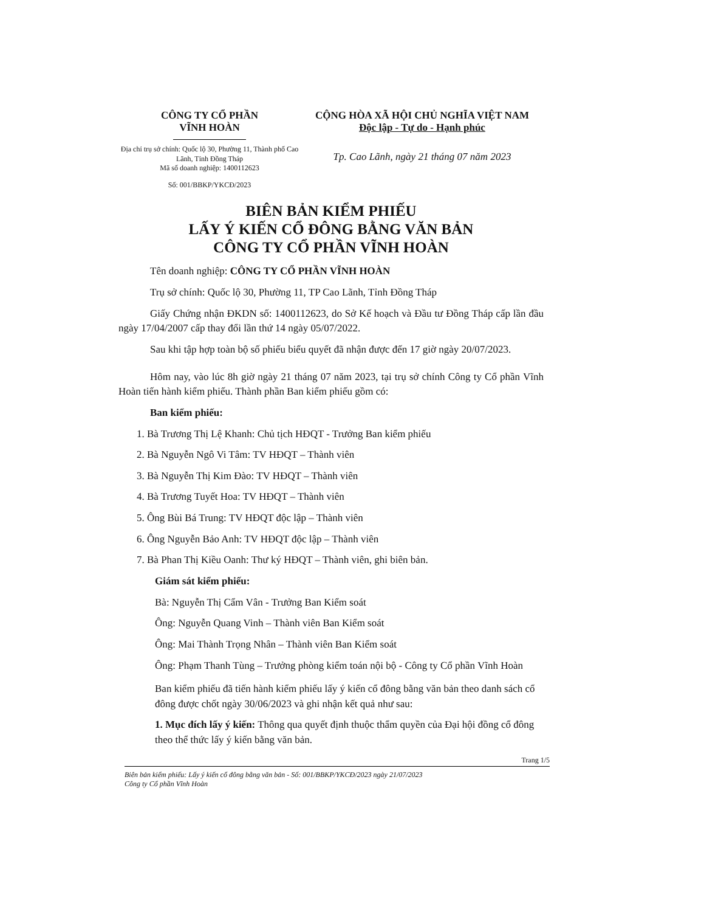CÔNG TY CỔ PHẦN
VĨNH HOÀN
Địa chỉ trụ sở chính: Quốc lộ 30, Phường 11, Thành phố Cao Lãnh, Tỉnh Đồng Tháp
Mã số doanh nghiệp: 1400112623
Số: 001/BBKP/YKCĐ/2023
CỘNG HÒA XÃ HỘI CHỦ NGHĨA VIỆT NAM
Độc lập - Tự do - Hạnh phúc
Tp. Cao Lãnh, ngày 21 tháng 07 năm 2023
BIÊN BẢN KIỂM PHIẾU
LẤY Ý KIẾN CỔ ĐÔNG BẰNG VĂN BẢN
CÔNG TY CỔ PHẦN VĨNH HOÀN
Tên doanh nghiệp: CÔNG TY CỔ PHẦN VĨNH HOÀN
Trụ sở chính: Quốc lộ 30, Phường 11, TP Cao Lãnh, Tỉnh Đồng Tháp
Giấy Chứng nhận ĐKDN số: 1400112623, do Sở Kế hoạch và Đầu tư Đồng Tháp cấp lần đầu ngày 17/04/2007 cấp thay đổi lần thứ 14 ngày 05/07/2022.
Sau khi tập hợp toàn bộ số phiếu biểu quyết đã nhận được đến 17 giờ ngày 20/07/2023.
Hôm nay, vào lúc 8h giờ ngày 21 tháng 07 năm 2023, tại trụ sở chính Công ty Cổ phần Vĩnh Hoàn tiến hành kiểm phiếu. Thành phần Ban kiểm phiếu gồm có:
Ban kiểm phiếu:
1. Bà Trương Thị Lệ Khanh: Chủ tịch HĐQT - Trưởng Ban kiểm phiếu
2. Bà Nguyễn Ngô Vi Tâm: TV HĐQT – Thành viên
3. Bà Nguyễn Thị Kim Đào: TV HĐQT – Thành viên
4. Bà Trương Tuyết Hoa: TV HĐQT – Thành viên
5. Ông Bùi Bá Trung: TV HĐQT độc lập – Thành viên
6. Ông Nguyễn Bảo Anh: TV HĐQT độc lập – Thành viên
7. Bà Phan Thị Kiều Oanh: Thư ký HĐQT – Thành viên, ghi biên bản.
Giám sát kiểm phiếu:
Bà: Nguyễn Thị Cẩm Vân - Trưởng Ban Kiểm soát
Ông: Nguyễn Quang Vinh – Thành viên Ban Kiểm soát
Ông: Mai Thành Trọng Nhân – Thành viên Ban Kiểm soát
Ông: Phạm Thanh Tùng – Trưởng phòng kiểm toán nội bộ - Công ty Cổ phần Vĩnh Hoàn
Ban kiểm phiếu đã tiến hành kiểm phiếu lấy ý kiến cổ đông bằng văn bản theo danh sách cổ đông được chốt ngày 30/06/2023 và ghi nhận kết quả như sau:
1. Mục đích lấy ý kiến: Thông qua quyết định thuộc thẩm quyền của Đại hội đồng cổ đông theo thể thức lấy ý kiến bằng văn bản.
Trang 1/5 Biên bản kiểm phiếu: Lấy ý kiến cổ đông bằng văn bản - Số: 001/BBKP/YKCĐ/2023 ngày 21/07/2023
Công ty Cổ phần Vĩnh Hoàn